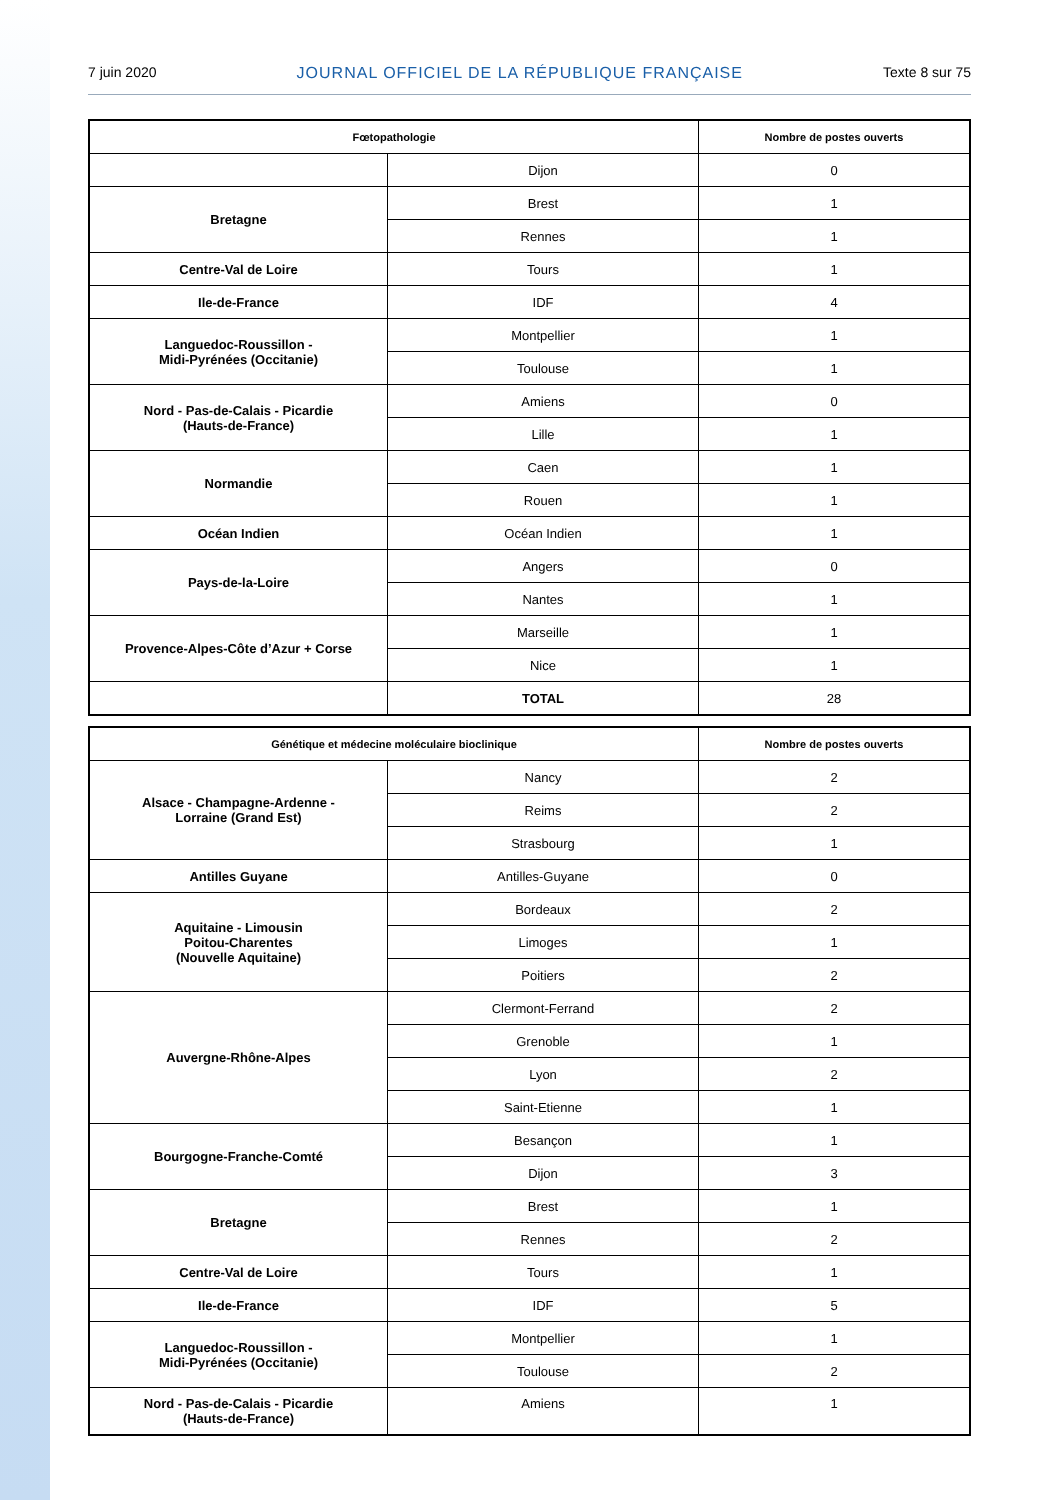7 juin 2020 JOURNAL OFFICIEL DE LA RÉPUBLIQUE FRANÇAISE Texte 8 sur 75
| Fœtopathologie | | Nombre de postes ouverts |
| --- | --- | --- |
| | Dijon | 0 |
| Bretagne | Brest | 1 |
| | Rennes | 1 |
| Centre-Val de Loire | Tours | 1 |
| Ile-de-France | IDF | 4 |
| Languedoc-Roussillon - Midi-Pyrénées (Occitanie) | Montpellier | 1 |
| | Toulouse | 1 |
| Nord - Pas-de-Calais - Picardie (Hauts-de-France) | Amiens | 0 |
| | Lille | 1 |
| Normandie | Caen | 1 |
| | Rouen | 1 |
| Océan Indien | Océan Indien | 1 |
| Pays-de-la-Loire | Angers | 0 |
| | Nantes | 1 |
| Provence-Alpes-Côte d’Azur + Corse | Marseille | 1 |
| | Nice | 1 |
| | TOTAL | 28 |
| Génétique et médecine moléculaire bioclinique | | Nombre de postes ouverts |
| --- | --- | --- |
| Alsace - Champagne-Ardenne - Lorraine (Grand Est) | Nancy | 2 |
| | Reims | 2 |
| | Strasbourg | 1 |
| Antilles Guyane | Antilles-Guyane | 0 |
| Aquitaine - Limousin Poitou-Charentes (Nouvelle Aquitaine) | Bordeaux | 2 |
| | Limoges | 1 |
| | Poitiers | 2 |
| Auvergne-Rhône-Alpes | Clermont-Ferrand | 2 |
| | Grenoble | 1 |
| | Lyon | 2 |
| | Saint-Etienne | 1 |
| Bourgogne-Franche-Comté | Besançon | 1 |
| | Dijon | 3 |
| Bretagne | Brest | 1 |
| | Rennes | 2 |
| Centre-Val de Loire | Tours | 1 |
| Ile-de-France | IDF | 5 |
| Languedoc-Roussillon - Midi-Pyrénées (Occitanie) | Montpellier | 1 |
| | Toulouse | 2 |
| Nord - Pas-de-Calais - Picardie (Hauts-de-France) | Amiens | 1 |